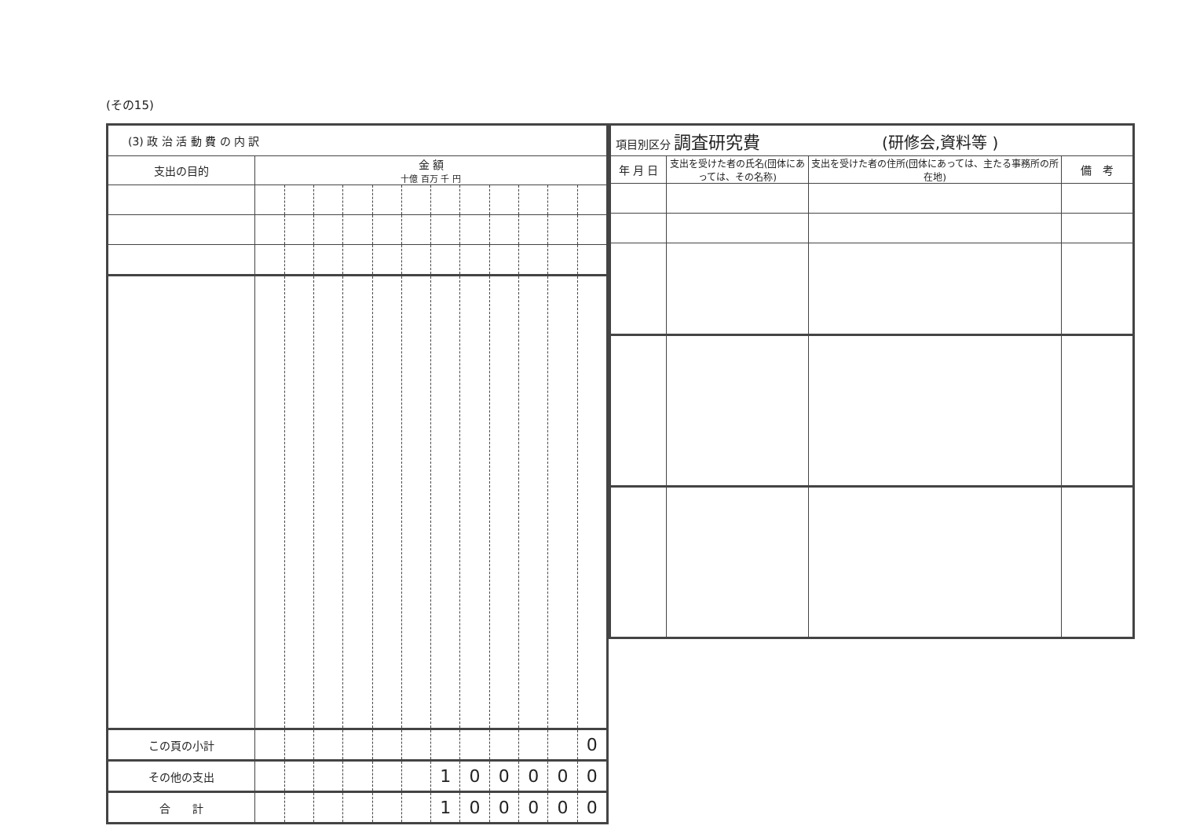(その15)
| (3) 政 治 活 動 費 の 内 訳 | | | | | | | | | | | | |
| 支出の目的 | 金 額 十億 百万 千 円 | | | | | | | | | | | |
| この頁の小計 | | | | | | | | | | | | 0 |
| その他の支出 | | | | | | | 1 | 0 | 0 | 0 | 0 | 0 |
| 合 計 | | | | | | | 1 | 0 | 0 | 0 | 0 | 0 |
| 項目別区分 調査研究費 (研修会,資料等 ) | | | |
| 年 月 日 | 支出を受けた者の氏名(団体にあっては、その名称) | 支出を受けた者の住所(団体にあっては、主たる事務所の所在地) | 備 考 |